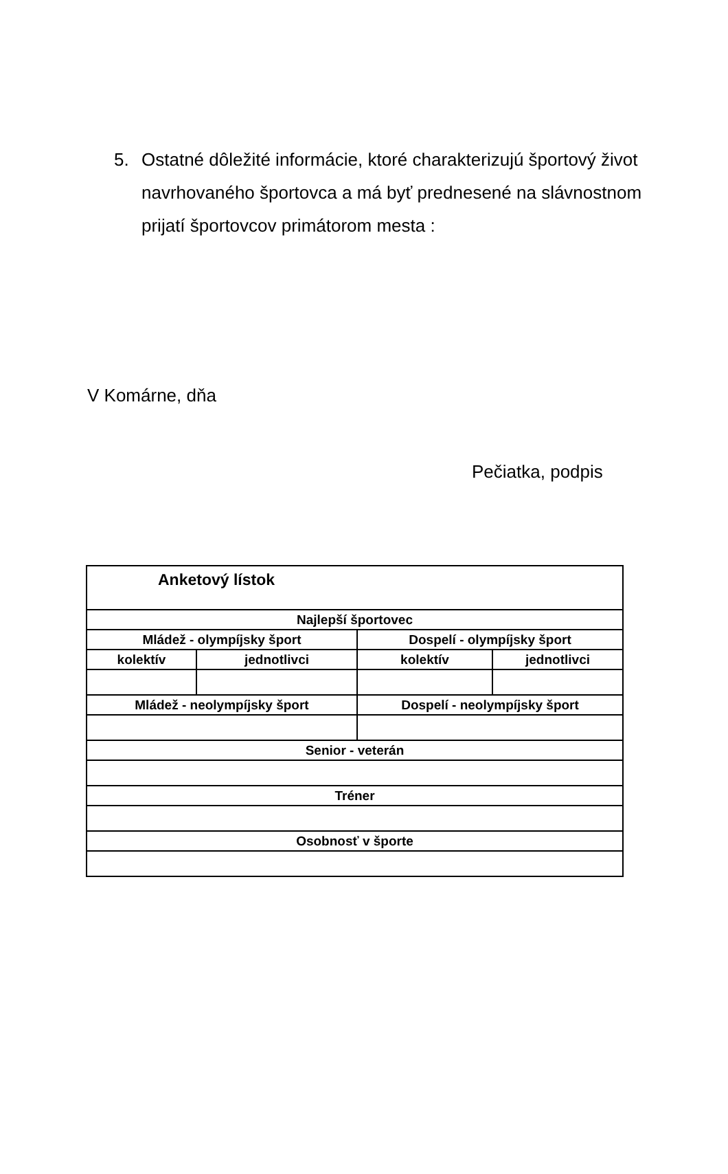5.
Ostatné dôležité informácie, ktoré charakterizujú športový život navrhovaného športovca a má byť prednesené na slávnostnom prijatí športovcov primátorom mesta :
V Komárne, dňa
Pečiatka, podpis
| Anketový lístok | | | |
| --- | --- | --- | --- |
| Najlepší športovec | | | |
| Mládež - olympíjsky šport | | Dospelí - olympíjsky šport | |
| kolektív | jednotlivci | kolektív | jednotlivci |
| Mládež - neolympíjsky šport | | Dospelí - neolympíjsky šport | |
| Senior - veterán | | | |
| Tréner | | | |
| Osobnosť v športe | | | |